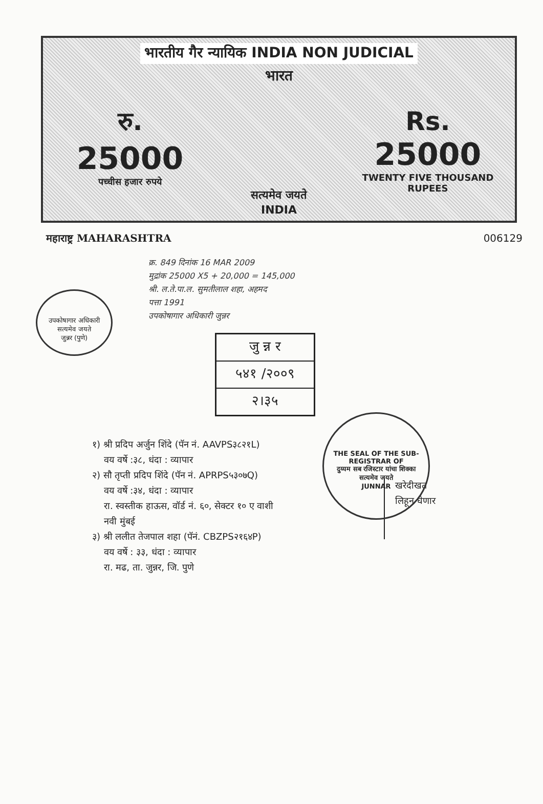भारतीय गैर न्यायिक INDIA NON JUDICIAL
भारत
रु.
25000
पच्चीस हजार रुपये
सत्यमेव जयते
INDIA
Rs.
25000
TWENTY FIVE THOUSAND RUPEES
महाराष्ट्र MAHARASHTRA 006129
उपकोषागार अधिकारी
सत्यमेव जयते
जुन्नर (पुणे)
क्र. 849 दिनांक 16 MAR 2009
मुद्रांक 25000 X5 + 20,000 = 145,000
श्री. ल.ते.पा.ल. सुमतीलाल शहा, अहमद
पत्ता 1991
उपकोषागार अधिकारी जुन्नर
जु न्न र
५४१ /२००९
२।३५
THE SEAL OF THE SUB-REGISTRAR OF
दुय्यम सब रजिस्टार यांचा शिक्का
सत्यमेव जयते
JUNNAR
१) श्री प्रदिप अर्जुन शिंदे (पॅन नं. AAVPS३८२१L)
वय वर्षे :३८, धंदा : व्यापार
२) सौ तृप्ती प्रदिप शिंदे (पॅन नं. APRPS५३०७Q)
वय वर्षे :३४, धंदा : व्यापार
रा. स्वस्तीक हाऊस, वॉर्ड नं. ६०, सेक्टर १० ए वाशी
नवी मुंबई
३) श्री ललीत तेजपाल शहा (पॅनं. CBZPS२१६४P)
वय वर्षे : ३३, धंदा : व्यापार
रा. मढ, ता. जुन्नर, जि. पुणे
खरेदीखत
लिहून घेणार